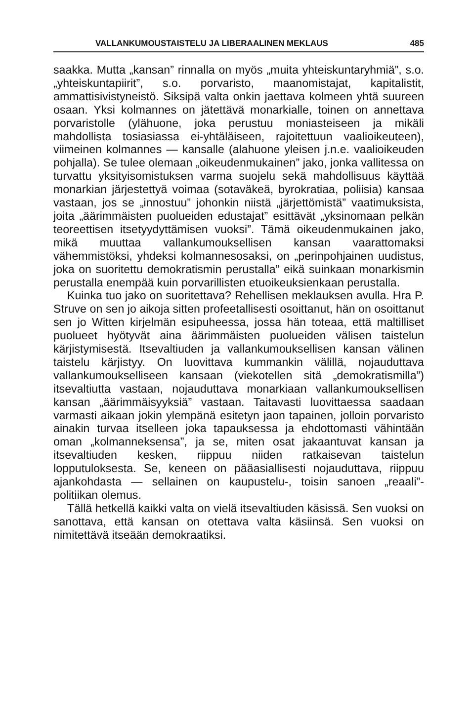VALLANKUMOUSTAISTELU JA LIBERAALINEN MEKLAUS 485
saakka. Mutta „kansan” rinnalla on myös „muita yhteiskuntaryhmiä”, s.o. „yhteiskuntapiirit”, s.o. porvaristo, maanomistajat, kapitalistit, ammattisivistyneistö. Siksipä valta onkin jaettava kolmeen yhtä suureen osaan. Yksi kolmannes on jätettävä monarkialle, toinen on annettava porvaristolle (ylähuone, joka perustuu moniasteiseen ja mikäli mahdollista tosiasiassa ei-yhtäläiseen, rajoitettuun vaalioikeuteen), viimeinen kolmannes — kansalle (alahuone yleisen j.n.e. vaalioikeuden pohjalla). Se tulee olemaan „oikeudenmukainen” jako, jonka vallitessa on turvattu yksityisomistuksen varma suojelu sekä mahdollisuus käyttää monarkian järjestettyä voimaa (sotaväkeä, byrokratiaa, poliisia) kansaa vastaan, jos se „innostuu” johonkin niistä „järjettömistä” vaatimuksista, joita „äärimmäisten puolueiden edustajat” esittävät „yksinomaan pelkän teoreettisen itsetyydyttämisen vuoksi”. Tämä oikeudenmukainen jako, mikä muuttaa vallankumouksellisen kansan vaarattomaksi vähemmistöksi, yhdeksi kolmannesosaksi, on „perinpohjainen uudistus, joka on suoritettu demokratismin perustalla” eikä suinkaan monarkismin perustalla enempää kuin porvarillisten etuoikeuksienkaan perustalla.
Kuinka tuo jako on suoritettava? Rehellisen meklauksen avulla. Hra P. Struve on sen jo aikoja sitten profeetallisesti osoittanut, hän on osoittanut sen jo Witten kirjelmän esipuheessa, jossa hän toteaa, että maltilliset puolueet hyötyvät aina äärimmäisten puolueiden välisen taistelun kärjistymisestä. Itsevaltiuden ja vallankumouksellisen kansan välinen taistelu kärjistyy. On luovittava kummankin välillä, nojauduttava vallankumoukselliseen kansaan (viekotellen sitä „demokratismilla”) itsevaltiutta vastaan, nojauduttava monarkiaan vallankumouksellisen kansan „äärimmäisyyksiä” vastaan. Taitavasti luovittaessa saadaan varmasti aikaan jokin ylempänä esitetyn jaon tapainen, jolloin porvaristo ainakin turvaa itselleen joka tapauksessa ja ehdottomasti vähintään oman „kolmanneksensa”, ja se, miten osat jakaantuvat kansan ja itsevaltiuden kesken, riippuu niiden ratkaisevan taistelun lopputuloksesta. Se, keneen on pääasiallisesti nojauduttava, riippuu ajankohdasta — sellainen on kaupustelu-, toisin sanoen „reaali”-politiikan olemus.
Tällä hetkellä kaikki valta on vielä itsevaltiuden käsissä. Sen vuoksi on sanottava, että kansan on otettava valta käsiinsä. Sen vuoksi on nimitettävä itseään demokraatiksi.